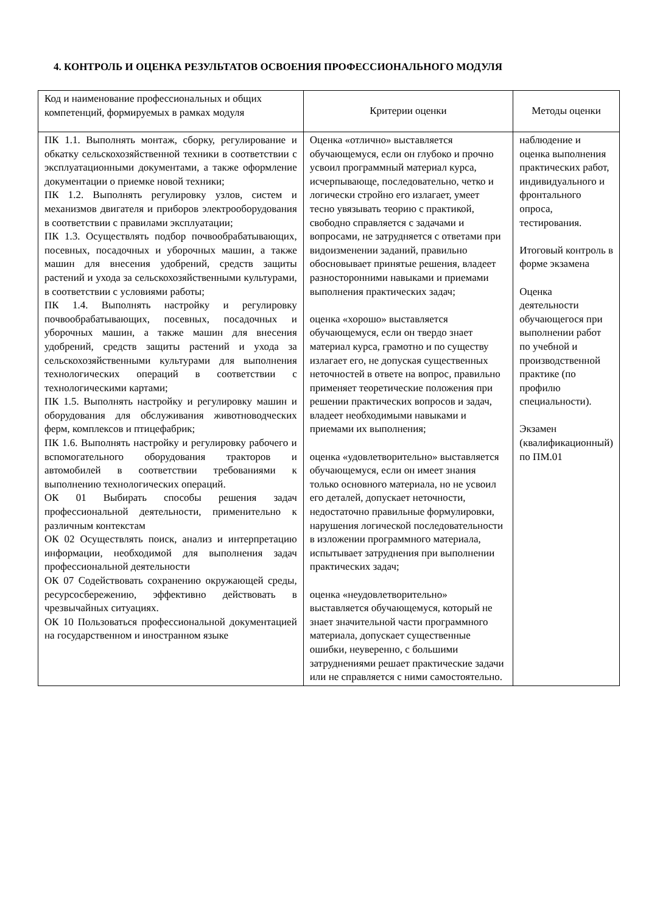4. КОНТРОЛЬ И ОЦЕНКА РЕЗУЛЬТАТОВ ОСВОЕНИЯ ПРОФЕССИОНАЛЬНОГО МОДУЛЯ
| Код и наименование профессиональных и общих компетенций, формируемых в рамках модуля | Критерии оценки | Методы оценки |
| ПК 1.1. Выполнять монтаж, сборку, регулирование и обкатку сельскохозяйственной техники в соответствии с эксплуатационными документами, а также оформление документации о приемке новой техники; ПК 1.2. Выполнять регулировку узлов, систем и механизмов двигателя и приборов электрооборудования в соответствии с правилами эксплуатации; ПК 1.3. Осуществлять подбор почвообрабатывающих, посевных, посадочных и уборочных машин, а также машин для внесения удобрений, средств защиты растений и ухода за сельскохозяйственными культурами, в соответствии с условиями работы; ПК 1.4. Выполнять настройку и регулировку почвообрабатывающих, посевных, посадочных и уборочных машин, а также машин для внесения удобрений, средств защиты растений и ухода за сельскохозяйственными культурами для выполнения технологических операций в соответствии с технологическими картами; ПК 1.5. Выполнять настройку и регулировку машин и оборудования для обслуживания животноводческих ферм, комплексов и птицефабрик; ПК 1.6. Выполнять настройку и регулировку рабочего и вспомогательного оборудования тракторов и автомобилей в соответствии требованиями к выполнению технологических операций. ОК 01 Выбирать способы решения задач профессиональной деятельности, применительно к различным контекстам ОК 02 Осуществлять поиск, анализ и интерпретацию информации, необходимой для выполнения задач профессиональной деятельности ОК 07 Содействовать сохранению окружающей среды, ресурсосбережению, эффективно действовать в чрезвычайных ситуациях. ОК 10 Пользоваться профессиональной документацией на государственном и иностранном языке | Оценка «отлично» выставляется обучающемуся, если он глубоко и прочно усвоил программный материал курса, исчерпывающе, последовательно, четко и логически стройно его излагает, умеет тесно увязывать теорию с практикой, свободно справляется с задачами и вопросами, не затрудняется с ответами при видоизменении заданий, правильно обосновывает принятые решения, владеет разносторонними навыками и приемами выполнения практических задач; оценка «хорошо» выставляется обучающемуся, если он твердо знает материал курса, грамотно и по существу излагает его, не допуская существенных неточностей в ответе на вопрос, правильно применяет теоретические положения при решении практических вопросов и задач, владеет необходимыми навыками и приемами их выполнения; оценка «удовлетворительно» выставляется обучающемуся, если он имеет знания только основного материала, но не усвоил его деталей, допускает неточности, недостаточно правильные формулировки, нарушения логической последовательности в изложении программного материала, испытывает затруднения при выполнении практических задач; оценка «неудовлетворительно» выставляется обучающемуся, который не знает значительной части программного материала, допускает существенные ошибки, неуверенно, с большими затруднениями решает практические задачи или не справляется с ними самостоятельно. | наблюдение и оценка выполнения практических работ, индивидуального и фронтального опроса, тестирования. Итоговый контроль в форме экзамена Оценка деятельности обучающегося при выполнении работ по учебной и производственной практике (по профилю специальности). Экзамен (квалификационный) по ПМ.01 |